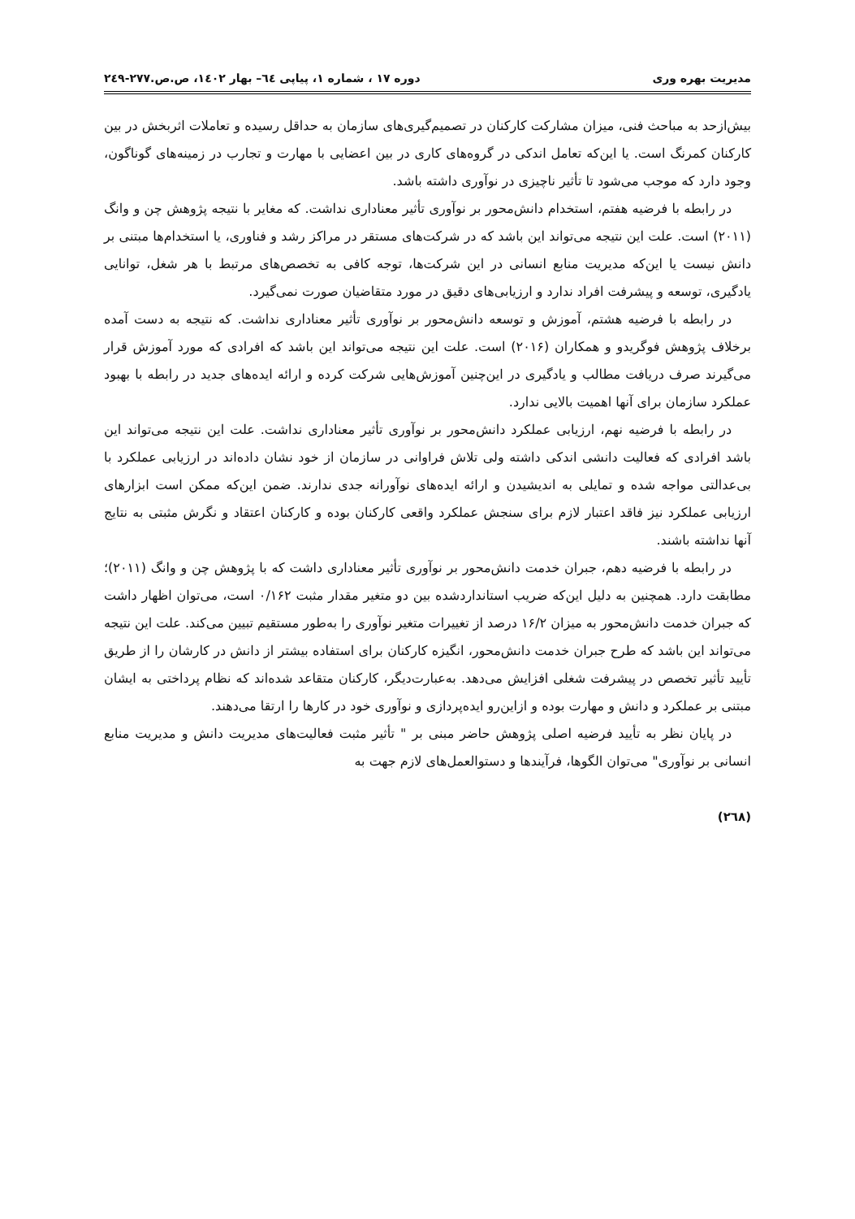مدیریت بهره وری دوره ۱۷ ، شماره ۱، پیاپی ٦٤– بهار ۱٤۰۲، ص.ص.۲۷۷-۲٤۹
بیش‌ازحد به مباحث فنی، میزان مشارکت کارکنان در تصمیم‌گیری‌های سازمان به حداقل رسیده و تعاملات اثربخش در بین کارکنان کمرنگ است. یا این‌که تعامل اندکی در گروه‌های کاری در بین اعضایی با مهارت و تجارب در زمینه‌های گوناگون، وجود دارد که موجب می‌شود تا تأثیر ناچیزی در نوآوری داشته باشد.
در رابطه با فرضیه هفتم، استخدام دانش‌محور بر نوآوری تأثیر معناداری نداشت. که مغایر با نتیجه پژوهش چن و وانگ (۲۰۱۱) است. علت این نتیجه می‌تواند این باشد که در شرکت‌های مستقر در مراکز رشد و فناوری، یا استخدام‌ها مبتنی بر دانش نیست یا این‌که مدیریت منابع انسانی در این شرکت‌ها، توجه کافی به تخصص‌های مرتبط با هر شغل، توانایی یادگیری، توسعه و پیشرفت افراد ندارد و ارزیابی‌های دقیق در مورد متقاضیان صورت نمی‌گیرد.
در رابطه با فرضیه هشتم، آموزش و توسعه دانش‌محور بر نوآوری تأثیر معناداری نداشت. که نتیجه به دست آمده برخلاف پژوهش فوگریدو و همکاران (۲۰۱۶) است. علت این نتیجه می‌تواند این باشد که افرادی که مورد آموزش قرار می‌گیرند صرف دریافت مطالب و یادگیری در این‌چنین آموزش‌هایی شرکت کرده و ارائه ایده‌های جدید در رابطه با بهبود عملکرد سازمان برای آنها اهمیت بالایی ندارد.
در رابطه با فرضیه نهم، ارزیابی عملکرد دانش‌محور بر نوآوری تأثیر معناداری نداشت. علت این نتیجه می‌تواند این باشد افرادی که فعالیت دانشی اندکی داشته ولی تلاش فراوانی در سازمان از خود نشان داده‌اند در ارزیابی عملکرد با بی‌عدالتی مواجه شده و تمایلی به اندیشیدن و ارائه ایده‌های نوآورانه جدی ندارند. ضمن این‌که ممکن است ابزارهای ارزیابی عملکرد نیز فاقد اعتبار لازم برای سنجش عملکرد واقعی کارکنان بوده و کارکنان اعتقاد و نگرش مثبتی به نتایج آنها نداشته باشند.
در رابطه با فرضیه دهم، جبران خدمت دانش‌محور بر نوآوری تأثیر معناداری داشت که با پژوهش چن و وانگ (۲۰۱۱)؛ مطابقت دارد. همچنین به دلیل این‌که ضریب استانداردشده بین دو متغیر مقدار مثبت ۰/۱۶۲ است، می‌توان اظهار داشت که جبران خدمت دانش‌محور به میزان ۱۶/۲ درصد از تغییرات متغیر نوآوری را به‌طور مستقیم تبیین می‌کند. علت این نتیجه می‌تواند این باشد که طرح جبران خدمت دانش‌محور، انگیزه کارکنان برای استفاده بیشتر از دانش در کارشان را از طریق تأیید تأثیر تخصص در پیشرفت شغلی افزایش می‌دهد. به‌عبارت‌دیگر، کارکنان متقاعد شده‌اند که نظام پرداختی به ایشان مبتنی بر عملکرد و دانش و مهارت بوده و ازاین‌رو ایده‌پردازی و نوآوری خود در کارها را ارتقا می‌دهند.
در پایان نظر به تأیید فرضیه اصلی پژوهش حاضر مبنی بر " تأثیر مثبت فعالیت‌های مدیریت دانش و مدیریت منابع انسانی بر نوآوری" می‌توان الگوها، فرآیندها و دستوالعمل‌های لازم جهت به
(۲٦۸)